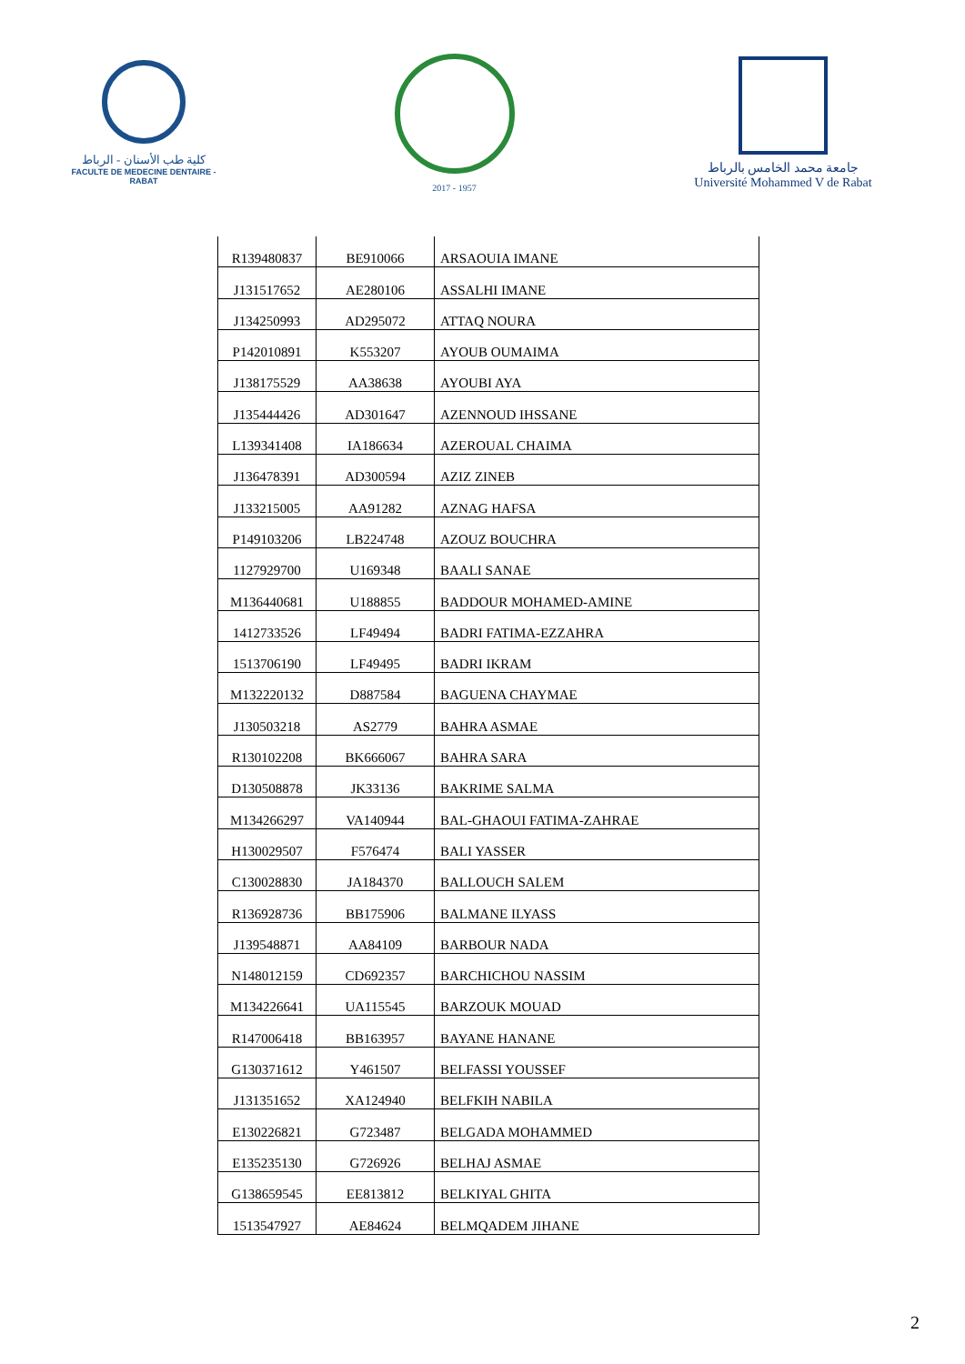كلية طب الأسنان - الرباط
FACULTE DE MEDECINE DENTAIRE - RABAT
2017 - 1957
جامعة محمد الخامس بالرباط
Université Mohammed V de Rabat
| R139480837 | BE910066 | ARSAOUIA IMANE |
| J131517652 | AE280106 | ASSALHI IMANE |
| J134250993 | AD295072 | ATTAQ NOURA |
| P142010891 | K553207 | AYOUB OUMAIMA |
| J138175529 | AA38638 | AYOUBI AYA |
| J135444426 | AD301647 | AZENNOUD IHSSANE |
| L139341408 | IA186634 | AZEROUAL CHAIMA |
| J136478391 | AD300594 | AZIZ ZINEB |
| J133215005 | AA91282 | AZNAG HAFSA |
| P149103206 | LB224748 | AZOUZ BOUCHRA |
| 1127929700 | U169348 | BAALI SANAE |
| M136440681 | U188855 | BADDOUR MOHAMED-AMINE |
| 1412733526 | LF49494 | BADRI FATIMA-EZZAHRA |
| 1513706190 | LF49495 | BADRI IKRAM |
| M132220132 | D887584 | BAGUENA CHAYMAE |
| J130503218 | AS2779 | BAHRA ASMAE |
| R130102208 | BK666067 | BAHRA SARA |
| D130508878 | JK33136 | BAKRIME SALMA |
| M134266297 | VA140944 | BAL-GHAOUI FATIMA-ZAHRAE |
| H130029507 | F576474 | BALI YASSER |
| C130028830 | JA184370 | BALLOUCH SALEM |
| R136928736 | BB175906 | BALMANE ILYASS |
| J139548871 | AA84109 | BARBOUR NADA |
| N148012159 | CD692357 | BARCHICHOU NASSIM |
| M134226641 | UA115545 | BARZOUK MOUAD |
| R147006418 | BB163957 | BAYANE HANANE |
| G130371612 | Y461507 | BELFASSI YOUSSEF |
| J131351652 | XA124940 | BELFKIH NABILA |
| E130226821 | G723487 | BELGADA MOHAMMED |
| E135235130 | G726926 | BELHAJ ASMAE |
| G138659545 | EE813812 | BELKIYAL GHITA |
| 1513547927 | AE84624 | BELMQADEM JIHANE |
2